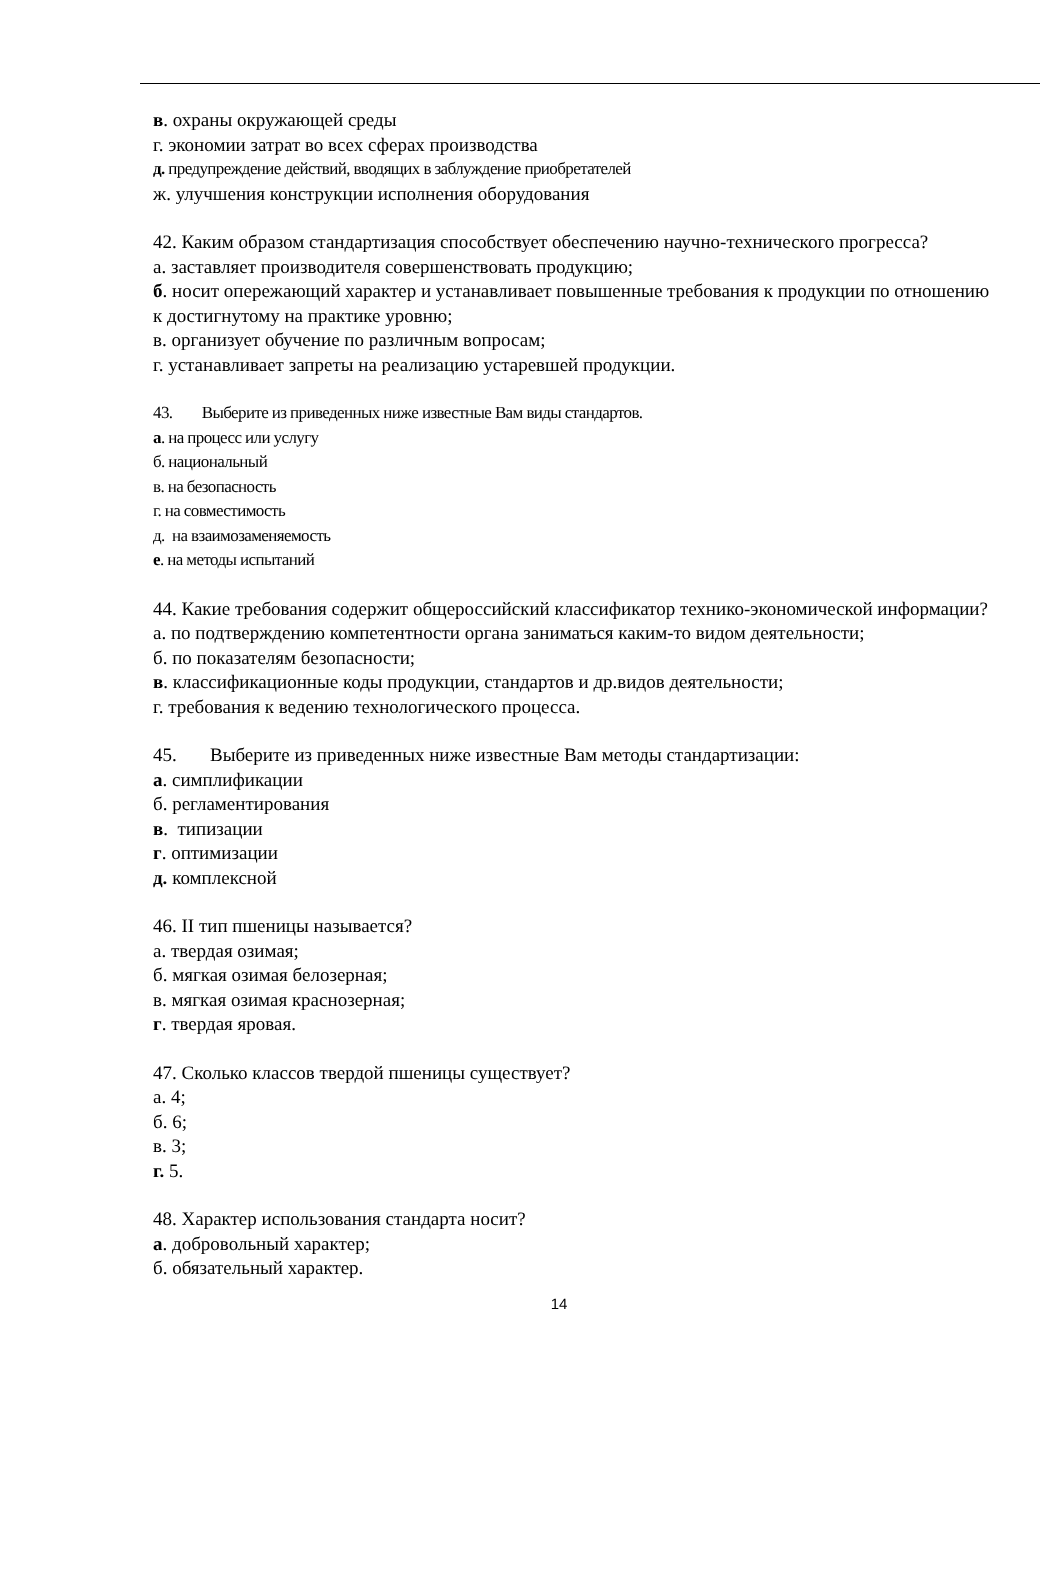в. охраны окружающей среды
г. экономии затрат во всех сферах производства
д. предупреждение действий, вводящих в заблуждение приобретателей
ж. улучшения конструкции исполнения оборудования
42. Каким образом стандартизация способствует обеспечению научно-технического прогресса?
а. заставляет производителя совершенствовать продукцию;
б. носит опережающий характер и устанавливает повышенные требования к продукции по отношению к достигнутому на практике уровню;
в. организует обучение по различным вопросам;
г. устанавливает запреты на реализацию устаревшей продукции.
43. Выберите из приведенных ниже известные Вам виды стандартов.
а. на процесс или услугу
б. национальный
в. на безопасность
г. на совместимость
д. на взаимозаменяемость
е. на методы испытаний
44. Какие требования содержит общероссийский классификатор технико-экономической информации?
а. по подтверждению компетентности органа заниматься каким-то видом деятельности;
б. по показателям безопасности;
в. классификационные коды продукции, стандартов и др.видов деятельности;
г. требования к ведению технологического процесса.
45. Выберите из приведенных ниже известные Вам методы стандартизации:
а. симплификации
б. регламентирования
в. типизации
г. оптимизации
д. комплексной
46. II тип пшеницы называется?
а. твердая озимая;
б. мягкая озимая белозерная;
в. мягкая озимая краснозерная;
г. твердая яровая.
47. Сколько классов твердой пшеницы существует?
а. 4;
б. 6;
в. 3;
г. 5.
48. Характер использования стандарта носит?
а. добровольный характер;
б. обязательный характер.
14